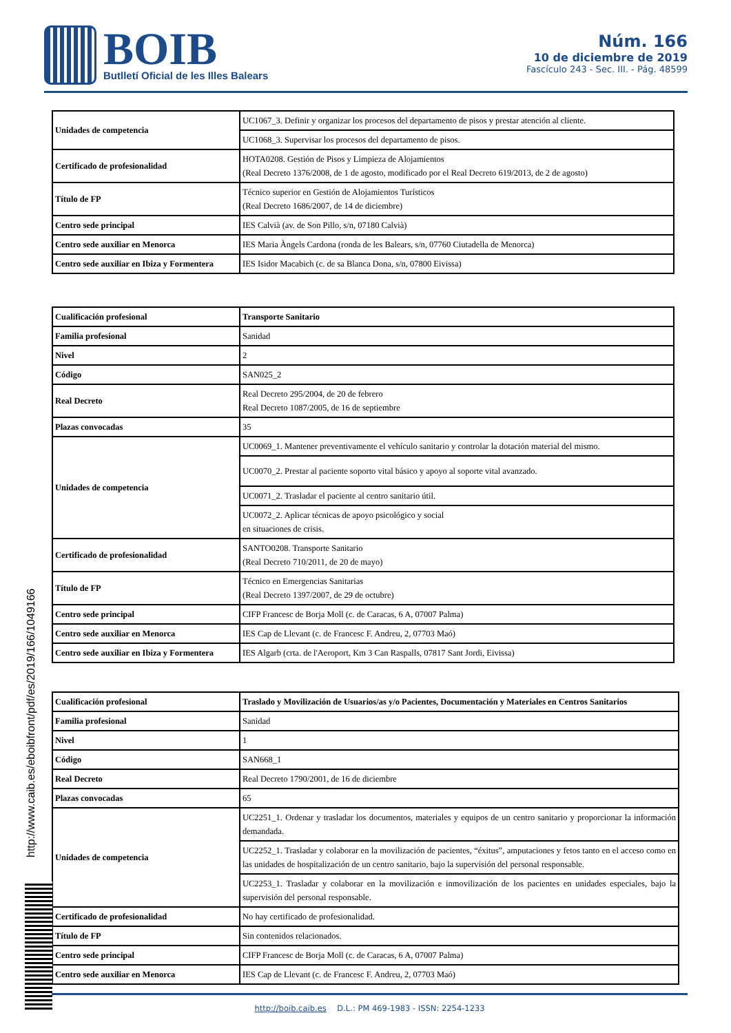BOIB
Butlletí Oficial de les Illes Balears
Núm. 166
10 de diciembre de 2019
Fascículo 243 - Sec. III. - Pág. 48599
| Unidades de competencia | UC1067_3. Definir y organizar los procesos del departamento de pisos y prestar atención al cliente. |
| | UC1068_3. Supervisar los procesos del departamento de pisos. |
| Certificado de profesionalidad | HOTA0208. Gestión de Pisos y Limpieza de Alojamientos (Real Decreto 1376/2008, de 1 de agosto, modificado por el Real Decreto 619/2013, de 2 de agosto) |
| Título de FP | Técnico superior en Gestión de Alojamientos Turísticos (Real Decreto 1686/2007, de 14 de diciembre) |
| Centro sede principal | IES Calvià (av. de Son Pillo, s/n, 07180 Calvià) |
| Centro sede auxiliar en Menorca | IES Maria Àngels Cardona (ronda de les Balears, s/n, 07760 Ciutadella de Menorca) |
| Centro sede auxiliar en Ibiza y Formentera | IES Isidor Macabich (c. de sa Blanca Dona, s/n, 07800 Eivissa) |
| Cualificación profesional | Transporte Sanitario |
| Familia profesional | Sanidad |
| Nivel | 2 |
| Código | SAN025_2 |
| Real Decreto | Real Decreto 295/2004, de 20 de febrero Real Decreto 1087/2005, de 16 de septiembre |
| Plazas convocadas | 35 |
| Unidades de competencia | UC0069_1. Mantener preventivamente el vehículo sanitario y controlar la dotación material del mismo. |
| | UC0070_2. Prestar al paciente soporto vital básico y apoyo al soporte vital avanzado. |
| | UC0071_2. Trasladar el paciente al centro sanitario útil. |
| | UC0072_2. Aplicar técnicas de apoyo psicológico y social en situaciones de crisis. |
| Certificado de profesionalidad | SANTO0208. Transporte Sanitario (Real Decreto 710/2011, de 20 de mayo) |
| Título de FP | Técnico en Emergencias Sanitarias (Real Decreto 1397/2007, de 29 de octubre) |
| Centro sede principal | CIFP Francesc de Borja Moll (c. de Caracas, 6 A, 07007 Palma) |
| Centro sede auxiliar en Menorca | IES Cap de Llevant (c. de Francesc F. Andreu, 2, 07703 Maó) |
| Centro sede auxiliar en Ibiza y Formentera | IES Algarb (crta. de l'Aeroport, Km 3 Can Raspalls, 07817 Sant Jordi, Eivissa) |
| Cualificación profesional | Traslado y Movilización de Usuarios/as y/o Pacientes, Documentación y Materiales en Centros Sanitarios |
| Familia profesional | Sanidad |
| Nivel | 1 |
| Código | SAN668_1 |
| Real Decreto | Real Decreto 1790/2001, de 16 de diciembre |
| Plazas convocadas | 65 |
| Unidades de competencia | UC2251_1. Ordenar y trasladar los documentos, materiales y equipos de un centro sanitario y proporcionar la información demandada. |
| | UC2252_1. Trasladar y colaborar en la movilización de pacientes, “éxitus”, amputaciones y fetos tanto en el acceso como en las unidades de hospitalización de un centro sanitario, bajo la supervisión del personal responsable. |
| | UC2253_1. Trasladar y colaborar en la movilización e inmovilización de los pacientes en unidades especiales, bajo la supervisión del personal responsable. |
| Certificado de profesionalidad | No hay certificado de profesionalidad. |
| Título de FP | Sin contenidos relacionados. |
| Centro sede principal | CIFP Francesc de Borja Moll (c. de Caracas, 6 A, 07007 Palma) |
| Centro sede auxiliar en Menorca | IES Cap de Llevant (c. de Francesc F. Andreu, 2, 07703 Maó) |
http://www.caib.es/eboibfront/pdf/es/2019/166/1049166
http://boib.caib.es D.L.: PM 469-1983 - ISSN: 2254-1233